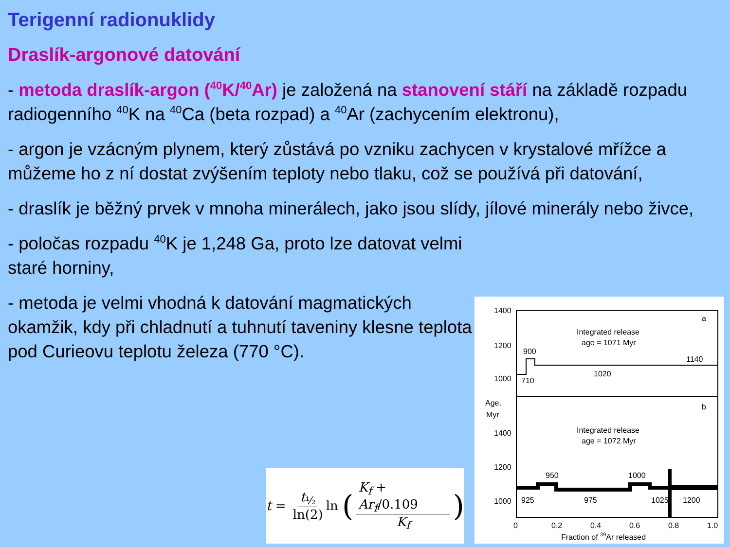Terigenní radionuklidy
Draslík-argonové datování
- metoda draslík-argon (<sup>40</sup>K/<sup>40</sup>Ar) je založená na stanovení stáří na základě rozpadu radiogenního <sup>40</sup>K na <sup>40</sup>Ca (beta rozpad) a <sup>40</sup>Ar (zachycením elektronu),
- argon je vzácným plynem, který zůstává po vzniku zachycen v krystalové mřížce a můžeme ho z ní dostat zvýšením teploty nebo tlaku, což se používá při datování,
- draslík je běžný prvek v mnoha minerálech, jako jsou slídy, jílové minerály nebo živce,
- poločas rozpadu <sup>40</sup>K je 1,248 Ga, proto lze datovat velmi staré horniny,
- metoda je velmi vhodná k datování magmatických okamžik, kdy při chladnutí a tuhnutí taveniny klesne teplota pod Curieovu teplotu železa (770 °C).
t = t<sub>½</sub> ln(2) ln (K<sub>f</sub> + Ar<sub>f</sub>/0.109 K<sub>f</sub>)
1400
1200
1000
Age,
Myr
1400
1200
1000
a
b
Integrated release
age = 1071 Myr
Integrated release
age = 1072 Myr
900
710
1020
1140
950
1000
925
975
1025
1200
0
0.2
0.4
0.6
0.8
1.0
Fraction of 39Ar released